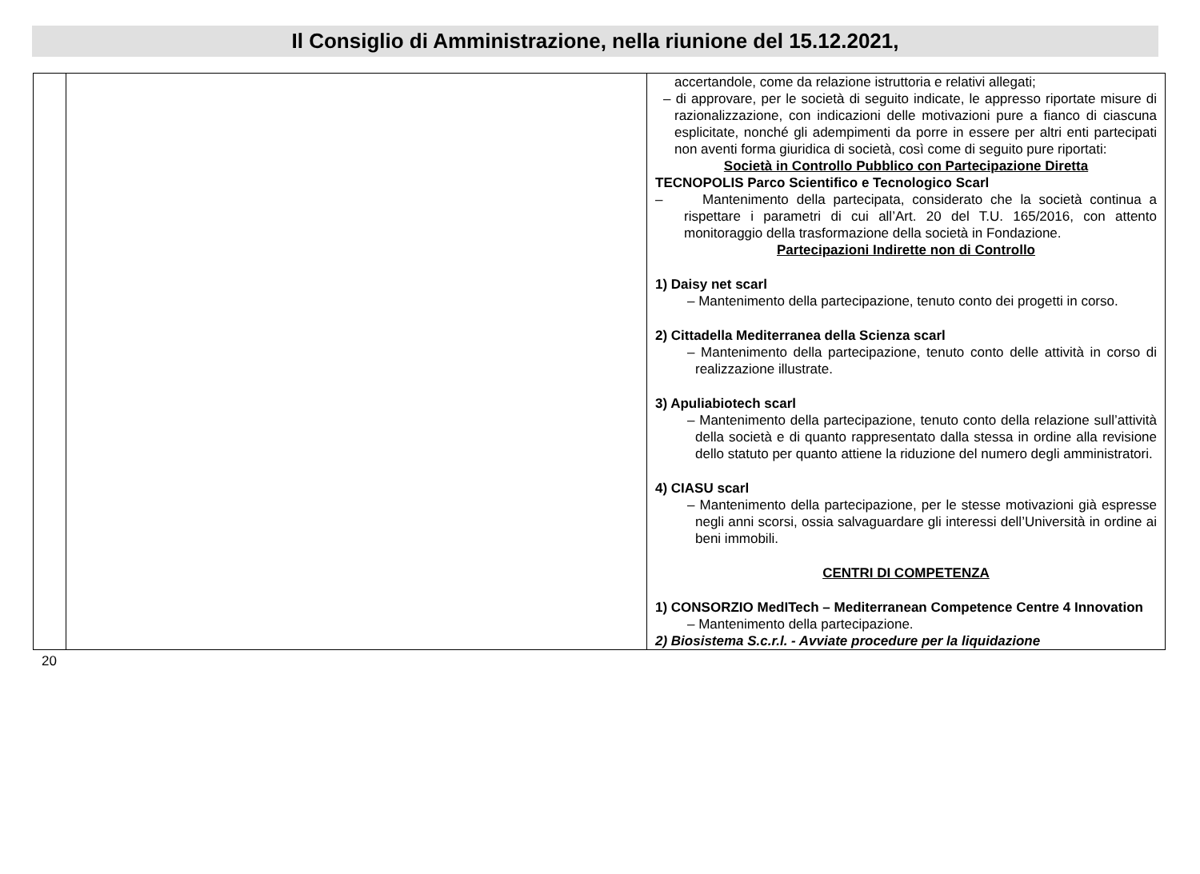Il Consiglio di Amministrazione, nella riunione del 15.12.2021,
| | | accertandole, come da relazione istruttoria e relativi allegati; – di approvare, per le società di seguito indicate, le appresso riportate misure di razionalizzazione, con indicazioni delle motivazioni pure a fianco di ciascuna esplicitate, nonché gli adempimenti da porre in essere per altri enti partecipati non aventi forma giuridica di società, così come di seguito pure riportati: Società in Controllo Pubblico con Partecipazione Diretta TECNOPOLIS Parco Scientifico e Tecnologico Scarl – Mantenimento della partecipata, considerato che la società continua a rispettare i parametri di cui all’Art. 20 del T.U. 165/2016, con attento monitoraggio della trasformazione della società in Fondazione. Partecipazioni Indirette non di Controllo 1) Daisy net scarl – Mantenimento della partecipazione, tenuto conto dei progetti in corso. 2) Cittadella Mediterranea della Scienza scarl – Mantenimento della partecipazione, tenuto conto delle attività in corso di realizzazione illustrate. 3) Apuliabiotech scarl – Mantenimento della partecipazione, tenuto conto della relazione sull’attività della società e di quanto rappresentato dalla stessa in ordine alla revisione dello statuto per quanto attiene la riduzione del numero degli amministratori. 4) CIASU scarl – Mantenimento della partecipazione, per le stesse motivazioni già espresse negli anni scorsi, ossia salvaguardare gli interessi dell’Università in ordine ai beni immobili. CENTRI DI COMPETENZA 1) CONSORZIO MedITech – Mediterranean Competence Centre 4 Innovation – Mantenimento della partecipazione. 2) Biosistema S.c.r.l. - Avviate procedure per la liquidazione |
20